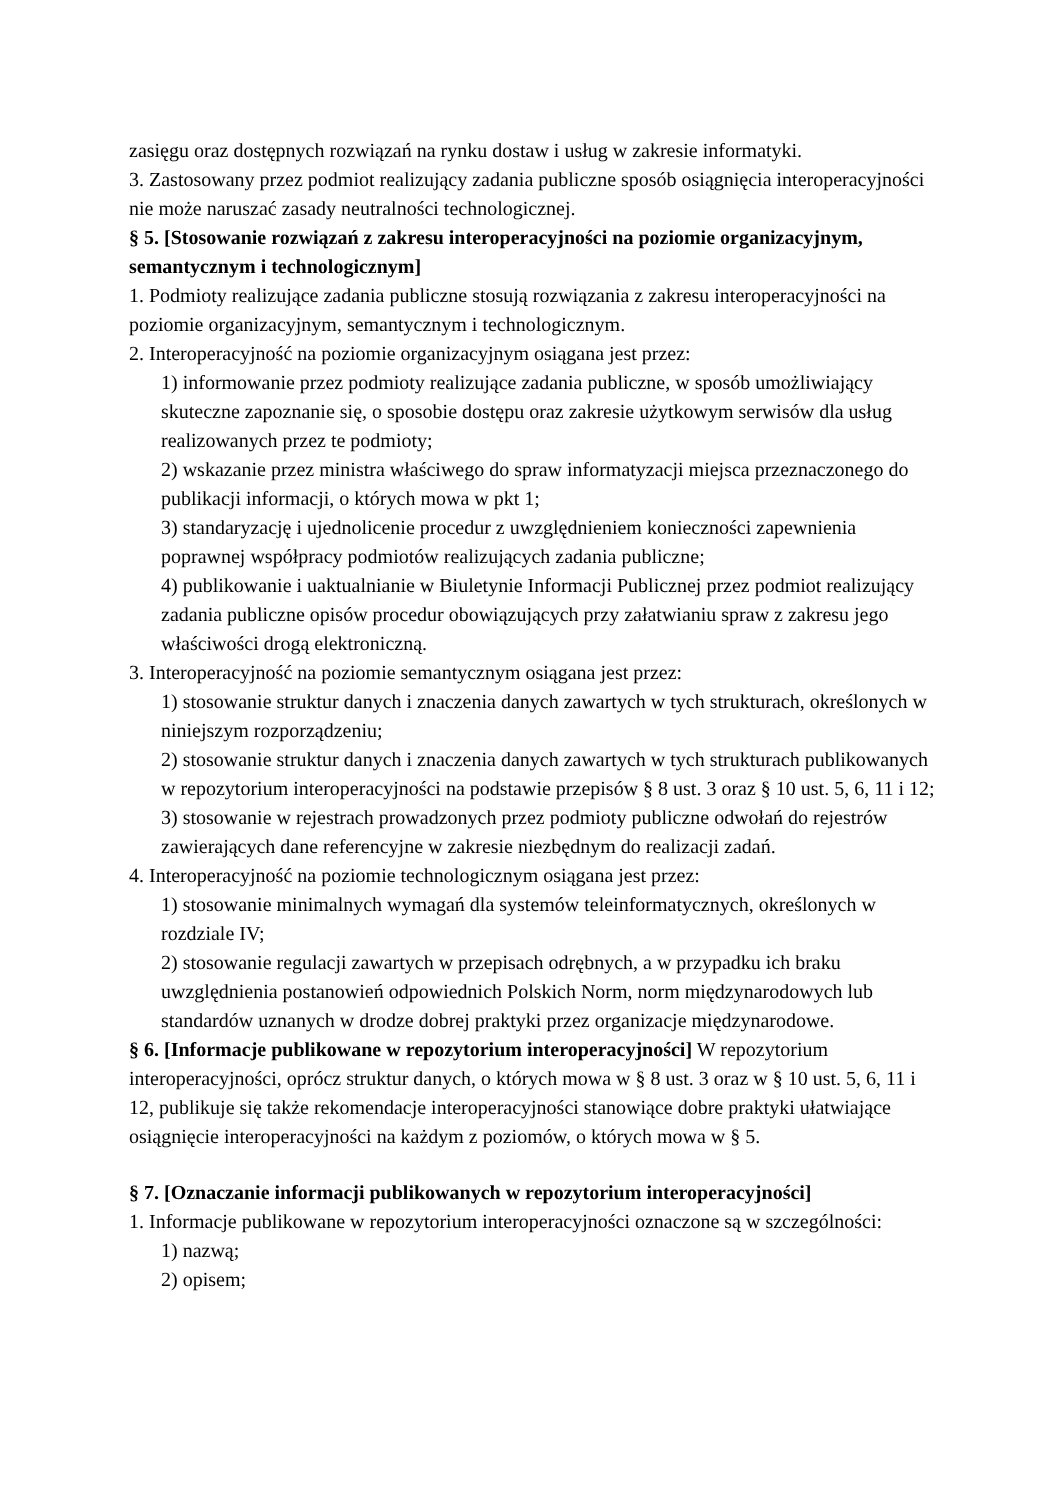zasięgu oraz dostępnych rozwiązań na rynku dostaw i usług w zakresie informatyki.
3. Zastosowany przez podmiot realizujący zadania publiczne sposób osiągnięcia interoperacyjności nie może naruszać zasady neutralności technologicznej.
§ 5. [Stosowanie rozwiązań z zakresu interoperacyjności na poziomie organizacyjnym, semantycznym i technologicznym]
1. Podmioty realizujące zadania publiczne stosują rozwiązania z zakresu interoperacyjności na poziomie organizacyjnym, semantycznym i technologicznym.
2. Interoperacyjność na poziomie organizacyjnym osiągana jest przez:
1) informowanie przez podmioty realizujące zadania publiczne, w sposób umożliwiający skuteczne zapoznanie się, o sposobie dostępu oraz zakresie użytkowym serwisów dla usług realizowanych przez te podmioty;
2) wskazanie przez ministra właściwego do spraw informatyzacji miejsca przeznaczonego do publikacji informacji, o których mowa w pkt 1;
3) standaryzację i ujednolicenie procedur z uwzględnieniem konieczności zapewnienia poprawnej współpracy podmiotów realizujących zadania publiczne;
4) publikowanie i uaktualnianie w Biuletynie Informacji Publicznej przez podmiot realizujący zadania publiczne opisów procedur obowiązujących przy załatwianiu spraw z zakresu jego właściwości drogą elektroniczną.
3. Interoperacyjność na poziomie semantycznym osiągana jest przez:
1) stosowanie struktur danych i znaczenia danych zawartych w tych strukturach, określonych w niniejszym rozporządzeniu;
2) stosowanie struktur danych i znaczenia danych zawartych w tych strukturach publikowanych w repozytorium interoperacyjności na podstawie przepisów § 8 ust. 3 oraz § 10 ust. 5, 6, 11 i 12;
3) stosowanie w rejestrach prowadzonych przez podmioty publiczne odwołań do rejestrów zawierających dane referencyjne w zakresie niezbędnym do realizacji zadań.
4. Interoperacyjność na poziomie technologicznym osiągana jest przez:
1) stosowanie minimalnych wymagań dla systemów teleinformatycznych, określonych w rozdziale IV;
2) stosowanie regulacji zawartych w przepisach odrębnych, a w przypadku ich braku uwzględnienia postanowień odpowiednich Polskich Norm, norm międzynarodowych lub standardów uznanych w drodze dobrej praktyki przez organizacje międzynarodowe.
§ 6. [Informacje publikowane w repozytorium interoperacyjności] W repozytorium interoperacyjności, oprócz struktur danych, o których mowa w § 8 ust. 3 oraz w § 10 ust. 5, 6, 11 i 12, publikuje się także rekomendacje interoperacyjności stanowiące dobre praktyki ułatwiające osiągnięcie interoperacyjności na każdym z poziomów, o których mowa w § 5.
§ 7. [Oznaczanie informacji publikowanych w repozytorium interoperacyjności]
1. Informacje publikowane w repozytorium interoperacyjności oznaczone są w szczególności:
1) nazwą;
2) opisem;